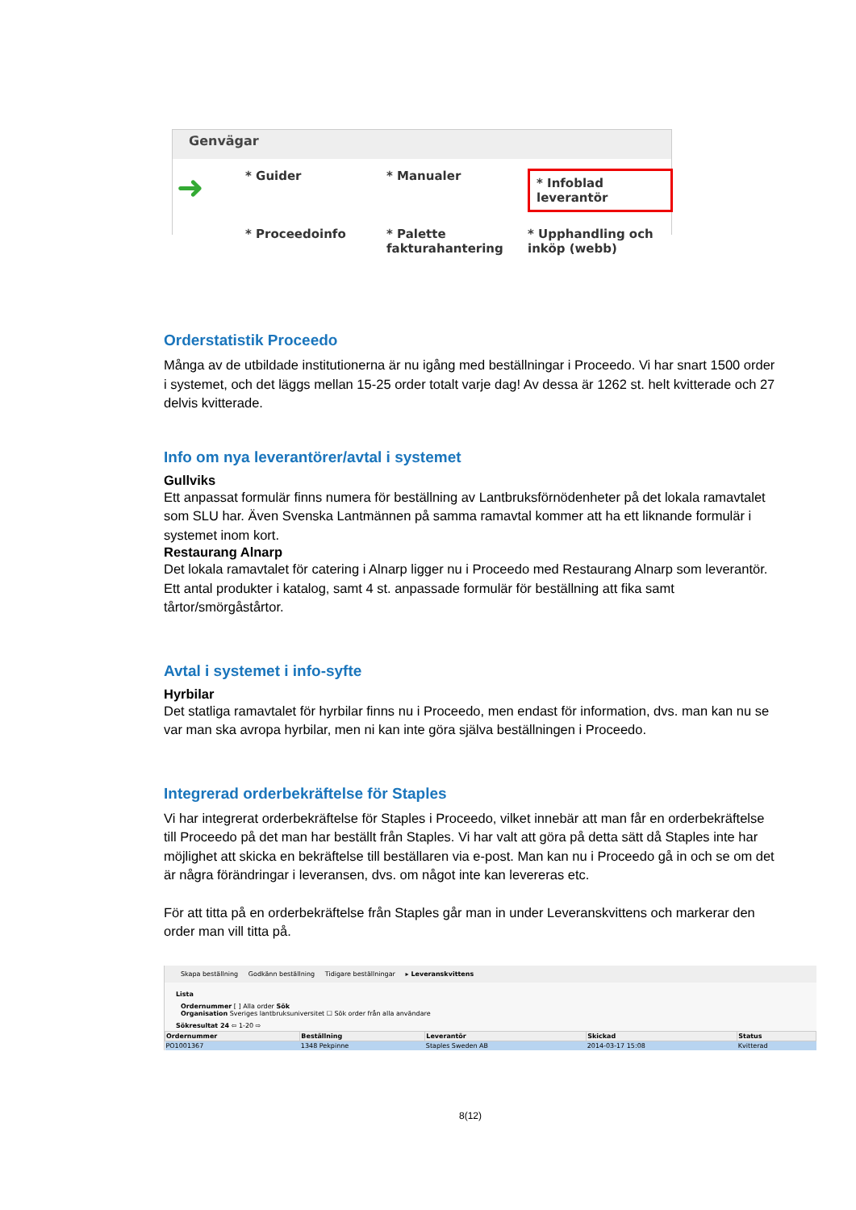Genvägar
➜
* Guider
* Manualer
* Infoblad leverantör
* Proceedoinfo
* Palette fakturahantering
* Upphandling och inköp (webb)
Orderstatistik Proceedo
Många av de utbildade institutionerna är nu igång med beställningar i Proceedo. Vi har snart 1500 order i systemet, och det läggs mellan 15-25 order totalt varje dag! Av dessa är 1262 st. helt kvitterade och 27 delvis kvitterade.
Info om nya leverantörer/avtal i systemet
Gullviks
Ett anpassat formulär finns numera för beställning av Lantbruksförnödenheter på det lokala ramavtalet som SLU har. Även Svenska Lantmännen på samma ramavtal kommer att ha ett liknande formulär i systemet inom kort.
Restaurang Alnarp
Det lokala ramavtalet för catering i Alnarp ligger nu i Proceedo med Restaurang Alnarp som leverantör. Ett antal produkter i katalog, samt 4 st. anpassade formulär för beställning att fika samt tårtor/smörgåstårtor.
Avtal i systemet i info-syfte
Hyrbilar
Det statliga ramavtalet för hyrbilar finns nu i Proceedo, men endast för information, dvs. man kan nu se var man ska avropa hyrbilar, men ni kan inte göra själva beställningen i Proceedo.
Integrerad orderbekräftelse för Staples
Vi har integrerat orderbekräftelse för Staples i Proceedo, vilket innebär att man får en orderbekräftelse till Proceedo på det man har beställt från Staples. Vi har valt att göra på detta sätt då Staples inte har möjlighet att skicka en bekräftelse till beställaren via e-post. Man kan nu i Proceedo gå in och se om det är några förändringar i leveransen, dvs. om något inte kan levereras etc.
För att titta på en orderbekräftelse från Staples går man in under Leveranskvittens och markerar den order man vill titta på.
Skapa beställning Godkänn beställning Tidigare beställningar ▸ Leveranskvittens
Lista
Ordernummer [ ] Alla order Sök
Organisation Sveriges lantbruksuniversitet ☐ Sök order från alla användare
Sökresultat 24 ⇦ 1-20 ⇨
| Ordernummer | Beställning | Leverantör | Skickad | Status |
| --- | --- | --- | --- | --- |
| PO1001367 | 1348 Pekpinne | Staples Sweden AB | 2014-03-17 15:08 | Kvitterad |
8(12)